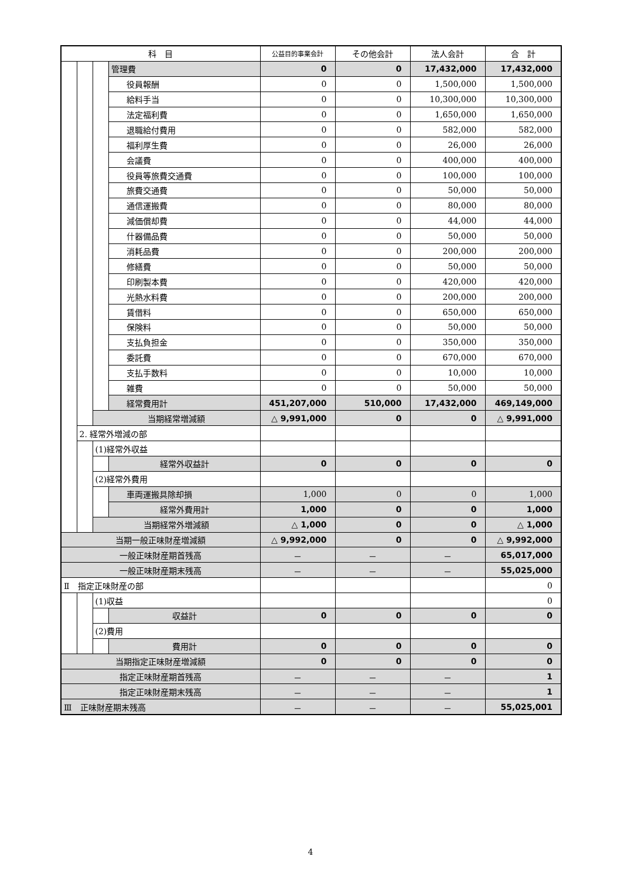| 科 目 | | | | 公益目的事業会計 | その他会計 | 法人会計 | 合 計 |
| --- | --- | --- | --- | --- | --- | --- | --- |
| | | | 管理費 | 0 | 0 | 17,432,000 | 17,432,000 |
| | | | 役員報酬 | 0 | 0 | 1,500,000 | 1,500,000 |
| | | | 給料手当 | 0 | 0 | 10,300,000 | 10,300,000 |
| | | | 法定福利費 | 0 | 0 | 1,650,000 | 1,650,000 |
| | | | 退職給付費用 | 0 | 0 | 582,000 | 582,000 |
| | | | 福利厚生費 | 0 | 0 | 26,000 | 26,000 |
| | | | 会議費 | 0 | 0 | 400,000 | 400,000 |
| | | | 役員等旅費交通費 | 0 | 0 | 100,000 | 100,000 |
| | | | 旅費交通費 | 0 | 0 | 50,000 | 50,000 |
| | | | 通信運搬費 | 0 | 0 | 80,000 | 80,000 |
| | | | 減価償却費 | 0 | 0 | 44,000 | 44,000 |
| | | | 什器備品費 | 0 | 0 | 50,000 | 50,000 |
| | | | 消耗品費 | 0 | 0 | 200,000 | 200,000 |
| | | | 修繕費 | 0 | 0 | 50,000 | 50,000 |
| | | | 印刷製本費 | 0 | 0 | 420,000 | 420,000 |
| | | | 光熱水料費 | 0 | 0 | 200,000 | 200,000 |
| | | | 賃借料 | 0 | 0 | 650,000 | 650,000 |
| | | | 保険料 | 0 | 0 | 50,000 | 50,000 |
| | | | 支払負担金 | 0 | 0 | 350,000 | 350,000 |
| | | | 委託費 | 0 | 0 | 670,000 | 670,000 |
| | | | 支払手数料 | 0 | 0 | 10,000 | 10,000 |
| | | | 雑費 | 0 | 0 | 50,000 | 50,000 |
| | | | 経常費用計 | 451,207,000 | 510,000 | 17,432,000 | 469,149,000 |
| | | 当期経常増減額 | | △ 9,991,000 | 0 | 0 | △ 9,991,000 |
| | 2. 経常外増減の部 | | | | | | |
| | | (1)経常外収益 | | | | | |
| | | | 経常外収益計 | 0 | 0 | 0 | 0 |
| | | (2)経常外費用 | | | | | |
| | | | 車両運搬具除却損 | 1,000 | 0 | 0 | 1,000 |
| | | | 経常外費用計 | 1,000 | 0 | 0 | 1,000 |
| | | 当期経常外増減額 | | △ 1,000 | 0 | 0 | △ 1,000 |
| 当期一般正味財産増減額 | | | | △ 9,992,000 | 0 | 0 | △ 9,992,000 |
| 一般正味財産期首残高 | | | | － | － | － | 65,017,000 |
| 一般正味財産期末残高 | | | | － | － | － | 55,025,000 |
| Ⅱ 指定正味財産の部 | | | | | | | 0 |
| | | (1)収益 | | | | | 0 |
| | | | 収益計 | 0 | 0 | 0 | 0 |
| | | (2)費用 | | | | | |
| | | | 費用計 | 0 | 0 | 0 | 0 |
| 当期指定正味財産増減額 | | | | 0 | 0 | 0 | 0 |
| 指定正味財産期首残高 | | | | － | － | － | 1 |
| 指定正味財産期末残高 | | | | － | － | － | 1 |
| Ⅲ 正味財産期末残高 | | | | － | － | － | 55,025,001 |
4